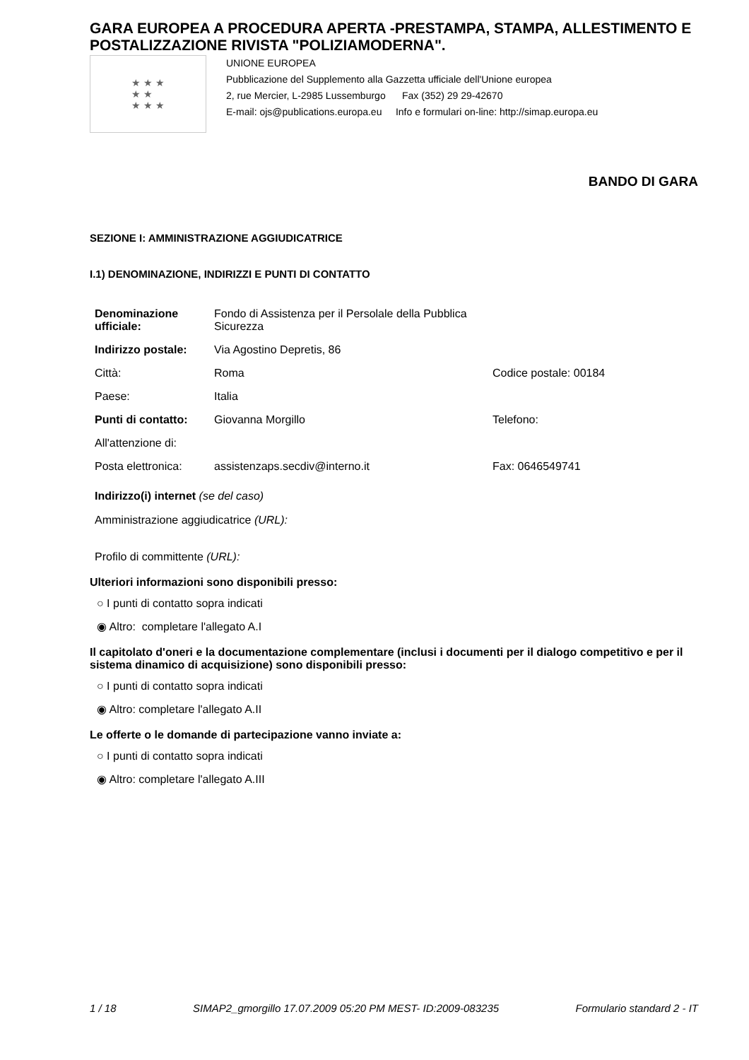GARA EUROPEA A PROCEDURA APERTA -PRESTAMPA, STAMPA, ALLESTIMENTO E POSTALIZZAZIONE RIVISTA "POLIZIAMODERNA".
★ ★ ★
★ ★
★ ★ ★
UNIONE EUROPEA
Pubblicazione del Supplemento alla Gazzetta ufficiale dell'Unione europea
2, rue Mercier, L-2985 Lussemburgo Fax (352) 29 29-42670
E-mail: ojs@publications.europa.eu Info e formulari on-line: http://simap.europa.eu
BANDO DI GARA
SEZIONE I: AMMINISTRAZIONE AGGIUDICATRICE
I.1) DENOMINAZIONE, INDIRIZZI E PUNTI DI CONTATTO
| Denominazione ufficiale: | Fondo di Assistenza per il Persolale della Pubblica Sicurezza | |
| Indirizzo postale: | Via Agostino Depretis, 86 | |
| Città: | Roma | Codice postale: 00184 |
| Paese: | Italia | |
| Punti di contatto: | Giovanna Morgillo | Telefono: |
| All'attenzione di: | | |
| Posta elettronica: | assistenzaps.secdiv@interno.it | Fax: 0646549741 |
Indirizzo(i) internet (se del caso)
Amministrazione aggiudicatrice (URL):
Profilo di committente (URL):
Ulteriori informazioni sono disponibili presso:
○ I punti di contatto sopra indicati
◉ Altro: completare l'allegato A.I
Il capitolato d'oneri e la documentazione complementare (inclusi i documenti per il dialogo competitivo e per il sistema dinamico di acquisizione) sono disponibili presso:
○ I punti di contatto sopra indicati
◉ Altro: completare l'allegato A.II
Le offerte o le domande di partecipazione vanno inviate a:
○ I punti di contatto sopra indicati
◉ Altro: completare l'allegato A.III
1 / 18 SIMAP2_gmorgillo 17.07.2009 05:20 PM MEST- ID:2009-083235 Formulario standard 2 - IT